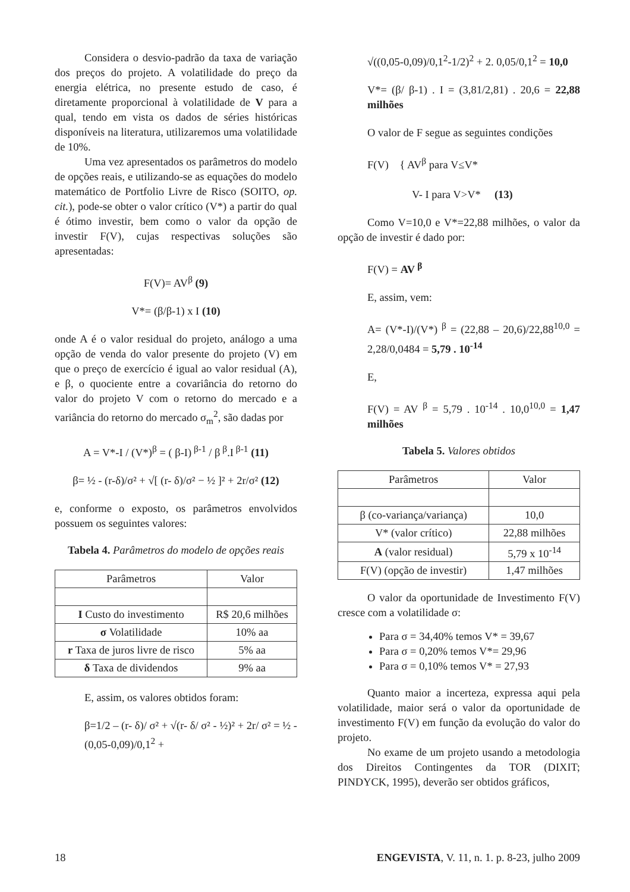Considera o desvio-padrão da taxa de variação dos preços do projeto. A volatilidade do preço da energia elétrica, no presente estudo de caso, é diretamente proporcional à volatilidade de V para a qual, tendo em vista os dados de séries históricas disponíveis na literatura, utilizaremos uma volatilidade de 10%.
Uma vez apresentados os parâmetros do modelo de opções reais, e utilizando-se as equações do modelo matemático de Portfolio Livre de Risco (SOITO, op. cit.), pode-se obter o valor crítico (V*) a partir do qual é ótimo investir, bem como o valor da opção de investir F(V), cujas respectivas soluções são apresentadas:
F(V)= AV<sup>β</sup> (9)
V*= (β/β-1) x I (10)
onde A é o valor residual do projeto, análogo a uma opção de venda do valor presente do projeto (V) em que o preço de exercício é igual ao valor residual (A), e β, o quociente entre a covariância do retorno do valor do projeto V com o retorno do mercado e a variância do retorno do mercado σ<sub>m</sub><sup>2</sup>, são dadas por
A = V*-I / (V*)<sup>β</sup> = ( β-I)<sup>β-1</sup> / β<sup>β</sup>.I<sup>β-1</sup> (11)
β= ½ - (r-δ)/σ² + √[ (r- δ)/σ² − ½ ]² + 2r/σ² (12)
e, conforme o exposto, os parâmetros envolvidos possuem os seguintes valores:
Tabela 4. Parâmetros do modelo de opções reais
| Parâmetros | Valor |
| --- | --- |
| I Custo do investimento | R$ 20,6 milhões |
| σ Volatilidade | 10% aa |
| r Taxa de juros livre de risco | 5% aa |
| δ Taxa de dividendos | 9% aa |
E, assim, os valores obtidos foram:
β=1/2 – (r- δ)/ σ² + √(r- δ/ σ² - ½)² + 2r/ σ² = ½ - (0,05-0,09)/0,1<sup>2</sup> +
√((0,05-0,09)/0,1<sup>2</sup>-1/2)<sup>2</sup> + 2. 0,05/0,1<sup>2</sup> = 10,0
V*= (β/ β-1) . I = (3,81/2,81) . 20,6 = 22,88 milhões
O valor de F segue as seguintes condições
F(V) { AV<sup>β</sup> para V≤V*
V- I para V>V* (13)
Como V=10,0 e V*=22,88 milhões, o valor da opção de investir é dado por:
F(V) = AV <sup>β</sup>
E, assim, vem:
A= (V*-I)/(V*) <sup>β</sup> = (22,88 – 20,6)/22,88<sup>10,0</sup> = 2,28/0,0484 = 5,79 . 10<sup>-14</sup>
E,
F(V) = AV <sup>β</sup> = 5,79 . 10<sup>-14</sup> . 10,0<sup>10,0</sup> = 1,47 milhões
Tabela 5. Valores obtidos
| Parâmetros | Valor |
| --- | --- |
| β (co-variança/variança) | 10,0 |
| V* (valor crítico) | 22,88 milhões |
| A (valor residual) | 5,79 x 10<sup>-14</sup> |
| F(V) (opção de investir) | 1,47 milhões |
O valor da oportunidade de Investimento F(V) cresce com a volatilidade σ:
Para σ = 34,40% temos V* = 39,67
Para σ = 0,20% temos V*= 29,96
Para σ = 0,10% temos V* = 27,93
Quanto maior a incerteza, expressa aqui pela volatilidade, maior será o valor da oportunidade de investimento F(V) em função da evolução do valor do projeto.
No exame de um projeto usando a metodologia dos Direitos Contingentes da TOR (DIXIT; PINDYCK, 1995), deverão ser obtidos gráficos,
18 ENGEVISTA, V. 11, n. 1. p. 8-23, julho 2009